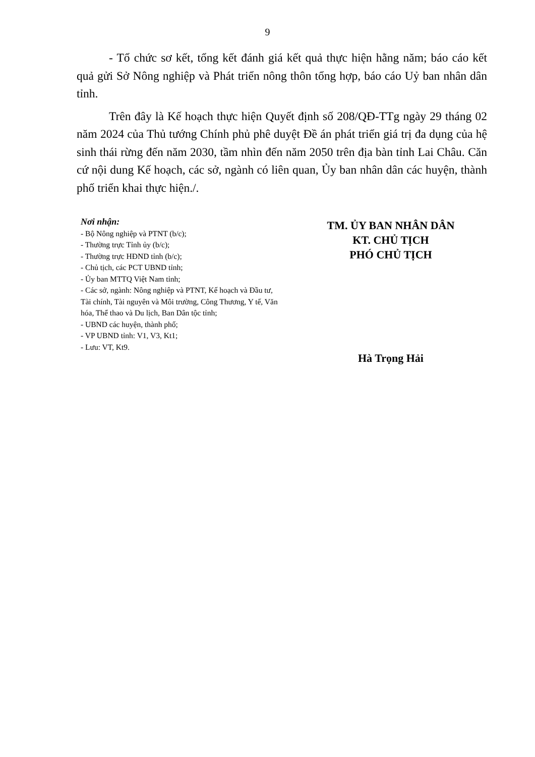9
- Tổ chức sơ kết, tổng kết đánh giá kết quả thực hiện hằng năm; báo cáo kết quả gửi Sở Nông nghiệp và Phát triển nông thôn tổng hợp, báo cáo Uỷ ban nhân dân tỉnh.
Trên đây là Kế hoạch thực hiện Quyết định số 208/QĐ-TTg ngày 29 tháng 02 năm 2024 của Thủ tướng Chính phủ phê duyệt Đề án phát triển giá trị đa dụng của hệ sinh thái rừng đến năm 2030, tầm nhìn đến năm 2050 trên địa bàn tỉnh Lai Châu. Căn cứ nội dung Kế hoạch, các sở, ngành có liên quan, Ủy ban nhân dân các huyện, thành phố triển khai thực hiện./.
Nơi nhận:
- Bộ Nông nghiệp và PTNT (b/c);
- Thường trực Tỉnh ủy (b/c);
- Thường trực HĐND tỉnh (b/c);
- Chủ tịch, các PCT UBND tỉnh;
- Ủy ban MTTQ Việt Nam tỉnh;
- Các sở, ngành: Nông nghiệp và PTNT, Kế hoạch và Đầu tư, Tài chính, Tài nguyên và Môi trường, Công Thương, Y tế, Văn hóa, Thể thao và Du lịch, Ban Dân tộc tỉnh;
- UBND các huyện, thành phố;
- VP UBND tỉnh: V1, V3, Kt1;
- Lưu: VT, Kt9.
TM. ỦY BAN NHÂN DÂN
KT. CHỦ TỊCH
PHÓ CHỦ TỊCH
Hà Trọng Hải